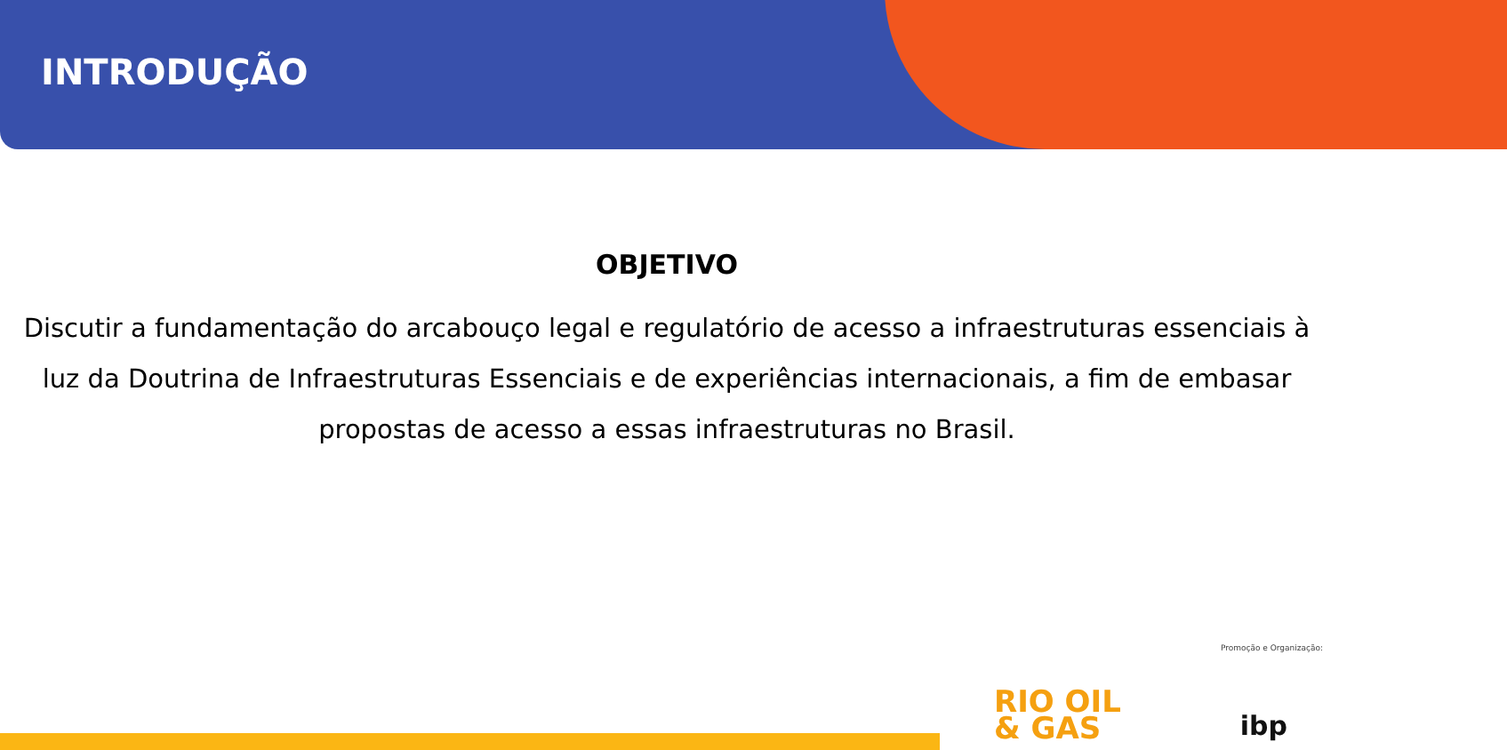INTRODUÇÃO
OBJETIVO
Discutir a fundamentação do arcabouço legal e regulatório de acesso a infraestruturas essenciais à luz da Doutrina de Infraestruturas Essenciais e de experiências internacionais, a fim de embasar propostas de acesso a essas infraestruturas no Brasil.
Promoção e Organização:
RIO OIL
& GAS
ibp